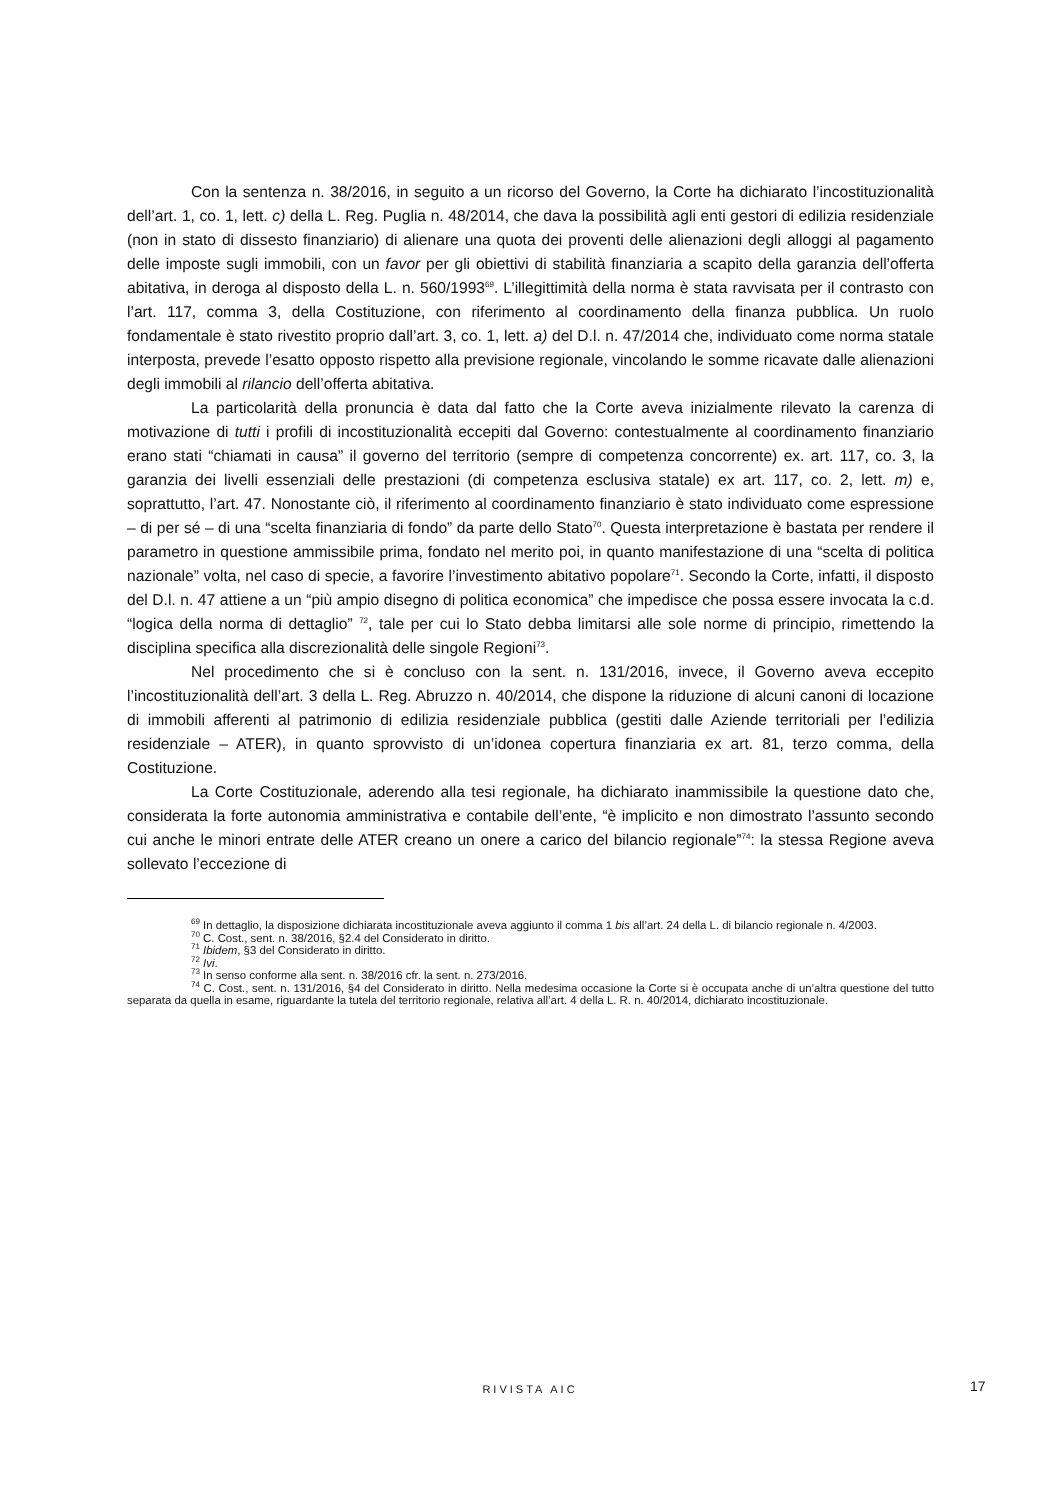Con la sentenza n. 38/2016, in seguito a un ricorso del Governo, la Corte ha dichiarato l’incostituzionalità dell’art. 1, co. 1, lett. c) della L. Reg. Puglia n. 48/2014, che dava la possibilità agli enti gestori di edilizia residenziale (non in stato di dissesto finanziario) di alienare una quota dei proventi delle alienazioni degli alloggi al pagamento delle imposte sugli immobili, con un favor per gli obiettivi di stabilità finanziaria a scapito della garanzia dell’offerta abitativa, in deroga al disposto della L. n. 560/1993<sup>69</sup>. L’illegittimità della norma è stata ravvisata per il contrasto con l’art. 117, comma 3, della Costituzione, con riferimento al coordinamento della finanza pubblica. Un ruolo fondamentale è stato rivestito proprio dall’art. 3, co. 1, lett. a) del D.l. n. 47/2014 che, individuato come norma statale interposta, prevede l’esatto opposto rispetto alla previsione regionale, vincolando le somme ricavate dalle alienazioni degli immobili al rilancio dell’offerta abitativa.
La particolarità della pronuncia è data dal fatto che la Corte aveva inizialmente rilevato la carenza di motivazione di tutti i profili di incostituzionalità eccepiti dal Governo: contestualmente al coordinamento finanziario erano stati “chiamati in causa” il governo del territorio (sempre di competenza concorrente) ex. art. 117, co. 3, la garanzia dei livelli essenziali delle prestazioni (di competenza esclusiva statale) ex art. 117, co. 2, lett. m) e, soprattutto, l’art. 47. Nonostante ciò, il riferimento al coordinamento finanziario è stato individuato come espressione – di per sé – di una “scelta finanziaria di fondo” da parte dello Stato<sup>70</sup>. Questa interpretazione è bastata per rendere il parametro in questione ammissibile prima, fondato nel merito poi, in quanto manifestazione di una “scelta di politica nazionale” volta, nel caso di specie, a favorire l’investimento abitativo popolare<sup>71</sup>. Secondo la Corte, infatti, il disposto del D.l. n. 47 attiene a un “più ampio disegno di politica economica” che impedisce che possa essere invocata la c.d. “logica della norma di dettaglio” <sup>72</sup>, tale per cui lo Stato debba limitarsi alle sole norme di principio, rimettendo la disciplina specifica alla discrezionalità delle singole Regioni<sup>73</sup>.
Nel procedimento che si è concluso con la sent. n. 131/2016, invece, il Governo aveva eccepito l’incostituzionalità dell’art. 3 della L. Reg. Abruzzo n. 40/2014, che dispone la riduzione di alcuni canoni di locazione di immobili afferenti al patrimonio di edilizia residenziale pubblica (gestiti dalle Aziende territoriali per l’edilizia residenziale – ATER), in quanto sprovvisto di un’idonea copertura finanziaria ex art. 81, terzo comma, della Costituzione.
La Corte Costituzionale, aderendo alla tesi regionale, ha dichiarato inammissibile la questione dato che, considerata la forte autonomia amministrativa e contabile dell’ente, “è implicito e non dimostrato l’assunto secondo cui anche le minori entrate delle ATER creano un onere a carico del bilancio regionale”<sup>74</sup>: la stessa Regione aveva sollevato l’eccezione di
<sup>69</sup> In dettaglio, la disposizione dichiarata incostituzionale aveva aggiunto il comma 1 bis all’art. 24 della L. di bilancio regionale n. 4/2003.
<sup>70</sup> C. Cost., sent. n. 38/2016, §2.4 del Considerato in diritto.
<sup>71</sup> Ibidem, §3 del Considerato in diritto.
<sup>72</sup> Ivi.
<sup>73</sup> In senso conforme alla sent. n. 38/2016 cfr. la sent. n. 273/2016.
<sup>74</sup> C. Cost., sent. n. 131/2016, §4 del Considerato in diritto. Nella medesima occasione la Corte si è occupata anche di un’altra questione del tutto separata da quella in esame, riguardante la tutela del territorio regionale, relativa all’art. 4 della L. R. n. 40/2014, dichiarato incostituzionale.
RIVISTA AIC 17